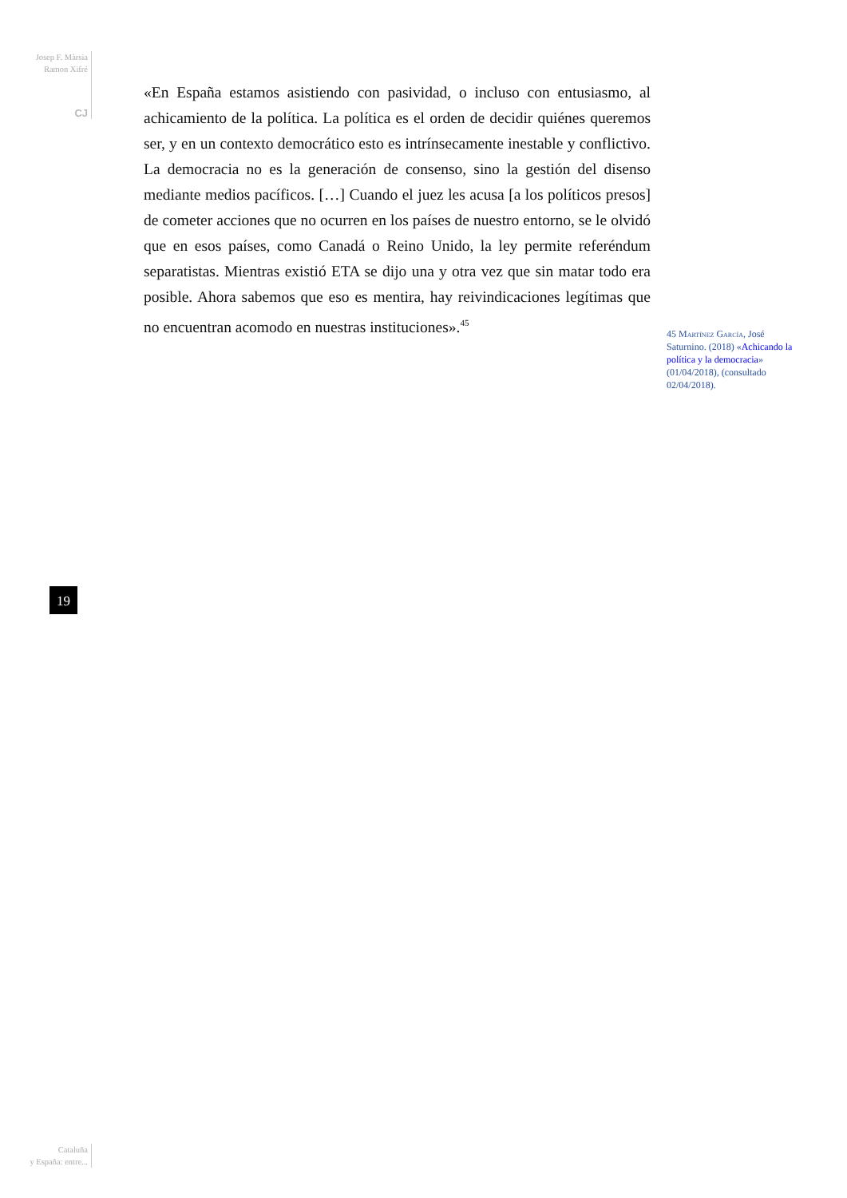Josep F. Màrsia
Ramon Xifré
CJ
«En España estamos asistiendo con pasividad, o incluso con entusiasmo, al achicamiento de la política. La política es el orden de decidir quiénes queremos ser, y en un contexto democrático esto es intrínsecamente inestable y conflictivo. La democracia no es la generación de consenso, sino la gestión del disenso mediante medios pacíficos. […] Cuando el juez les acusa [a los políticos presos] de cometer acciones que no ocurren en los países de nuestro entorno, se le olvidó que en esos países, como Canadá o Reino Unido, la ley permite referéndum separatistas. Mientras existió ETA se dijo una y otra vez que sin matar todo era posible. Ahora sabemos que eso es mentira, hay reivindicaciones legítimas que no encuentran acomodo en nuestras instituciones».<sup>45</sup>
45 Martínez García, José Saturnino. (2018) «Achicando la política y la democracia» (01/04/2018), (consultado 02/04/2018).
19
Cataluña
y España: entre...